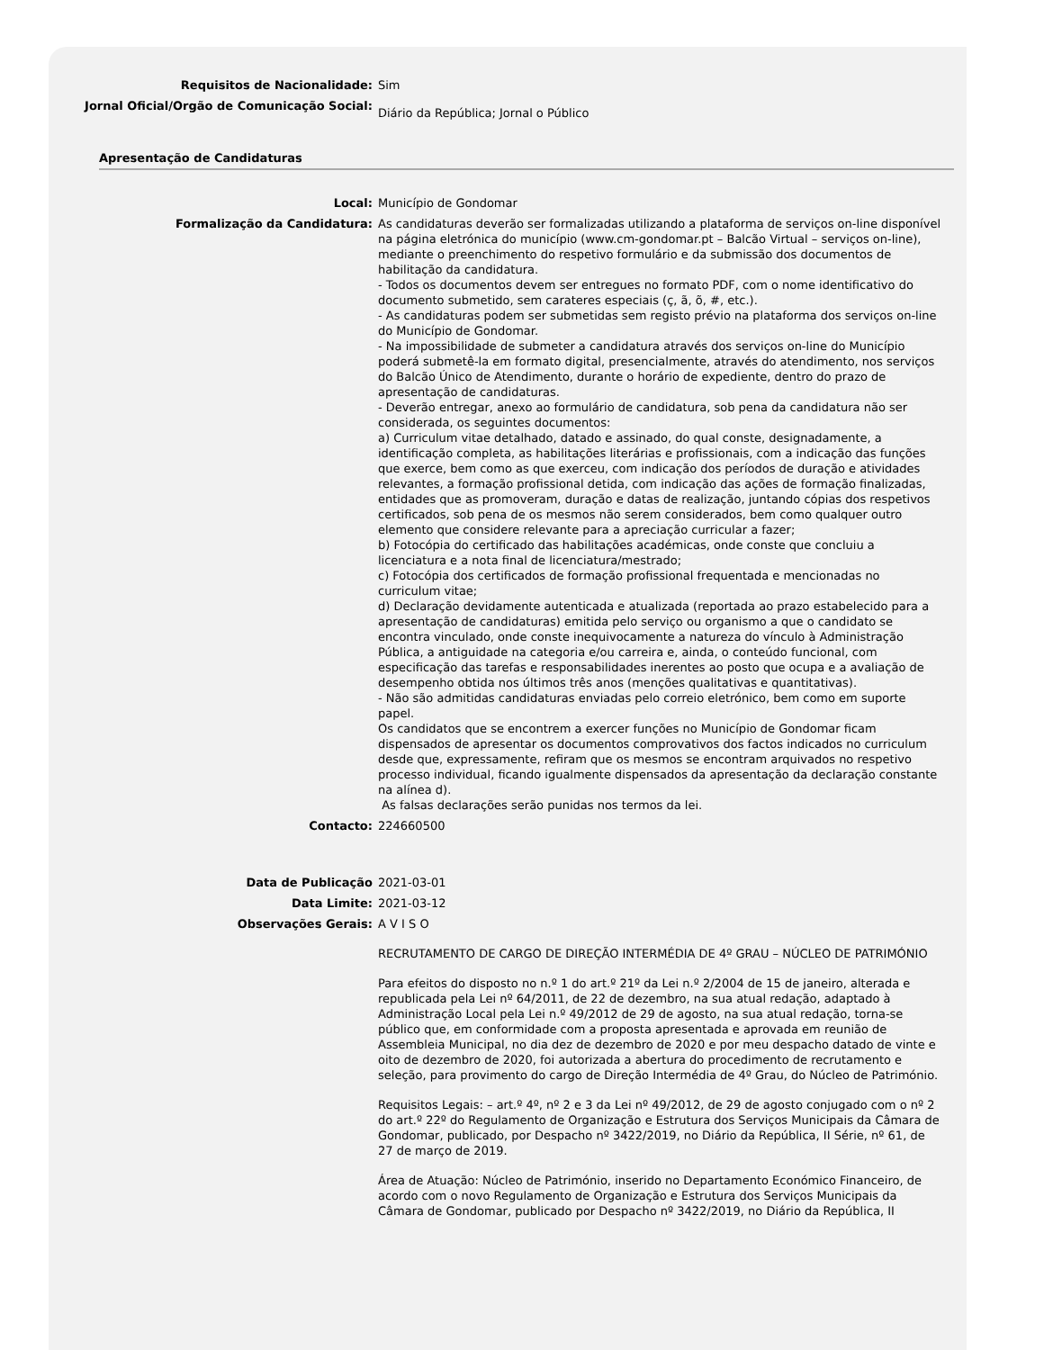Requisitos de Nacionalidade: Sim
Jornal Oficial/Orgão de Comunicação Social:
Diário da República; Jornal o Público
Apresentação de Candidaturas
Local: Município de Gondomar
Formalização da Candidatura: As candidaturas deverão ser formalizadas utilizando a plataforma de serviços on-line disponível na página eletrónica do município (www.cm-gondomar.pt – Balcão Virtual – serviços on-line), mediante o preenchimento do respetivo formulário e da submissão dos documentos de habilitação da candidatura.
- Todos os documentos devem ser entregues no formato PDF, com o nome identificativo do documento submetido, sem carateres especiais (ç, ã, õ, #, etc.).
- As candidaturas podem ser submetidas sem registo prévio na plataforma dos serviços on-line do Município de Gondomar.
- Na impossibilidade de submeter a candidatura através dos serviços on-line do Município poderá submetê-la em formato digital, presencialmente, através do atendimento, nos serviços do Balcão Único de Atendimento, durante o horário de expediente, dentro do prazo de apresentação de candidaturas.
- Deverão entregar, anexo ao formulário de candidatura, sob pena da candidatura não ser considerada, os seguintes documentos:
a) Curriculum vitae detalhado, datado e assinado, do qual conste, designadamente, a identificação completa, as habilitações literárias e profissionais, com a indicação das funções que exerce, bem como as que exerceu, com indicação dos períodos de duração e atividades relevantes, a formação profissional detida, com indicação das ações de formação finalizadas, entidades que as promoveram, duração e datas de realização, juntando cópias dos respetivos certificados, sob pena de os mesmos não serem considerados, bem como qualquer outro elemento que considere relevante para a apreciação curricular a fazer;
b) Fotocópia do certificado das habilitações académicas, onde conste que concluiu a licenciatura e a nota final de licenciatura/mestrado;
c) Fotocópia dos certificados de formação profissional frequentada e mencionadas no curriculum vitae;
d) Declaração devidamente autenticada e atualizada (reportada ao prazo estabelecido para a apresentação de candidaturas) emitida pelo serviço ou organismo a que o candidato se encontra vinculado, onde conste inequivocamente a natureza do vínculo à Administração Pública, a antiguidade na categoria e/ou carreira e, ainda, o conteúdo funcional, com especificação das tarefas e responsabilidades inerentes ao posto que ocupa e a avaliação de desempenho obtida nos últimos três anos (menções qualitativas e quantitativas).
- Não são admitidas candidaturas enviadas pelo correio eletrónico, bem como em suporte papel.
Os candidatos que se encontrem a exercer funções no Município de Gondomar ficam dispensados de apresentar os documentos comprovativos dos factos indicados no curriculum desde que, expressamente, refiram que os mesmos se encontram arquivados no respetivo processo individual, ficando igualmente dispensados da apresentação da declaração constante na alínea d).
As falsas declarações serão punidas nos termos da lei.
Contacto: 224660500
Data de Publicação 2021-03-01
Data Limite: 2021-03-12
Observações Gerais: A V I S O
RECRUTAMENTO DE CARGO DE DIREÇÃO INTERMÉDIA DE 4º GRAU – NÚCLEO DE PATRIMÓNIO
Para efeitos do disposto no n.º 1 do art.º 21º da Lei n.º 2/2004 de 15 de janeiro, alterada e republicada pela Lei nº 64/2011, de 22 de dezembro, na sua atual redação, adaptado à Administração Local pela Lei n.º 49/2012 de 29 de agosto, na sua atual redação, torna-se público que, em conformidade com a proposta apresentada e aprovada em reunião de Assembleia Municipal, no dia dez de dezembro de 2020 e por meu despacho datado de vinte e oito de dezembro de 2020, foi autorizada a abertura do procedimento de recrutamento e seleção, para provimento do cargo de Direção Intermédia de 4º Grau, do Núcleo de Património.
Requisitos Legais: – art.º 4º, nº 2 e 3 da Lei nº 49/2012, de 29 de agosto conjugado com o nº 2 do art.º 22º do Regulamento de Organização e Estrutura dos Serviços Municipais da Câmara de Gondomar, publicado, por Despacho nº 3422/2019, no Diário da República, II Série, nº 61, de 27 de março de 2019.
Área de Atuação: Núcleo de Património, inserido no Departamento Económico Financeiro, de acordo com o novo Regulamento de Organização e Estrutura dos Serviços Municipais da Câmara de Gondomar, publicado por Despacho nº 3422/2019, no Diário da República, II